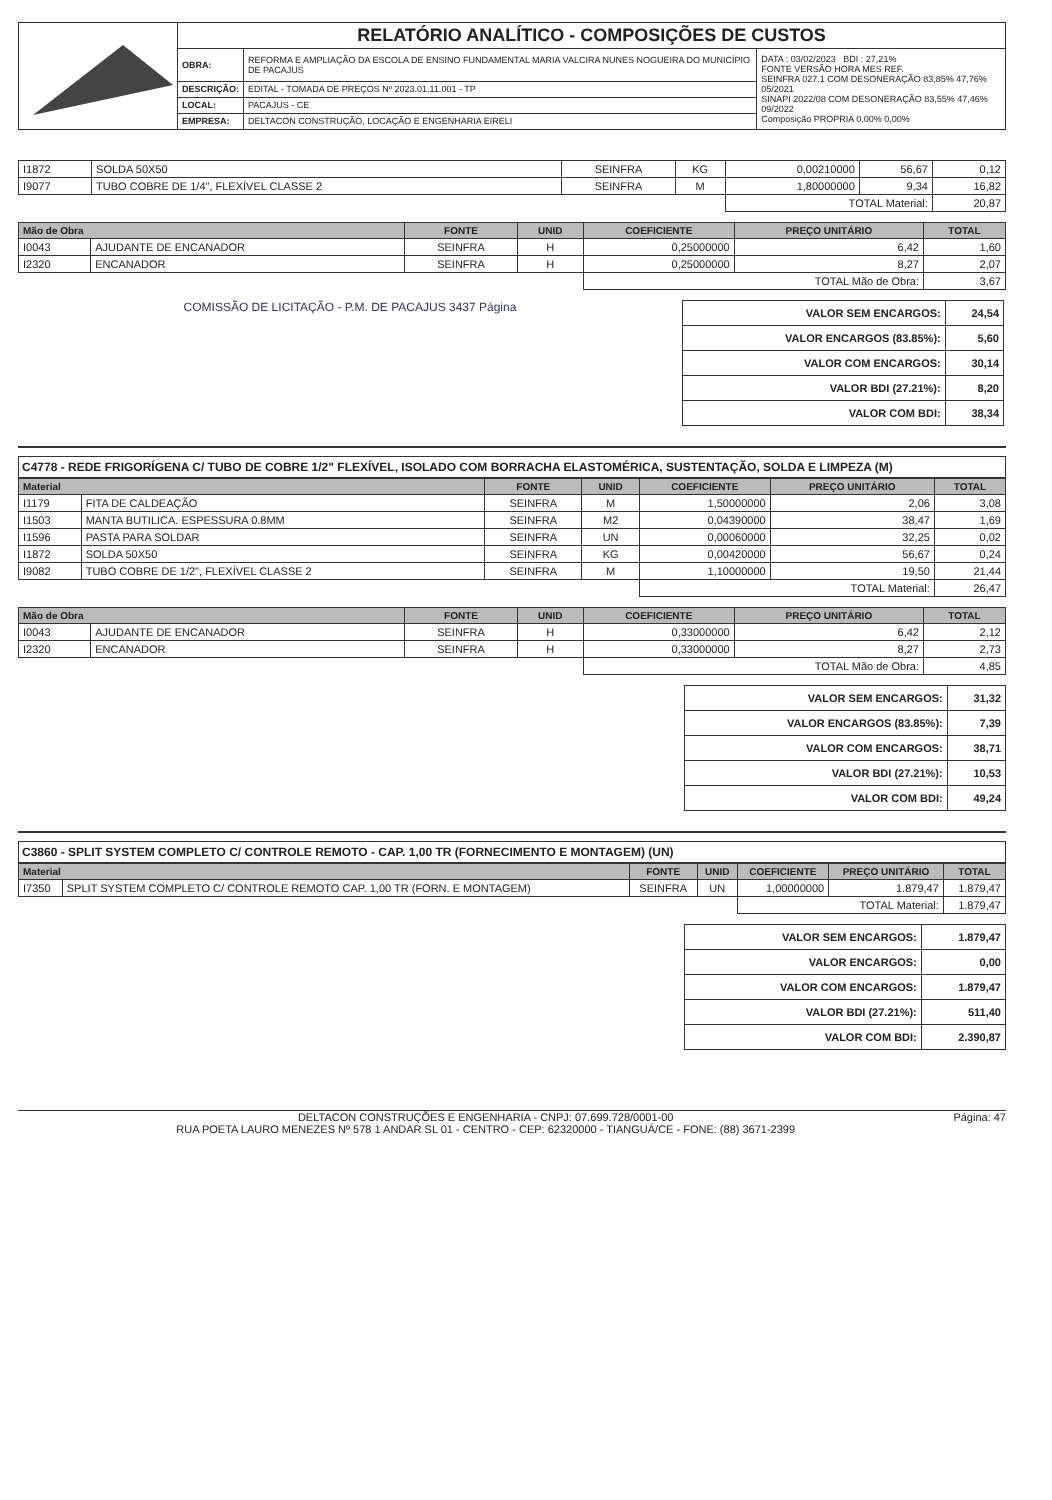| | RELATÓRIO ANALÍTICO - COMPOSIÇÕES DE CUSTOS | | |
| | OBRA: | REFORMA E AMPLIAÇÃO DA ESCOLA DE ENSINO FUNDAMENTAL MARIA VALCIRA NUNES NOGUEIRA DO MUNICÍPIO DE PACAJUS | DATA : 03/02/2023 BDI : 27,21% FONTE VERSÃO HORA MES REF. SEINFRA 027.1 COM DESONERAÇÃO 83,85% 47,76% 05/2021 SINAPI 2022/08 COM DESONERAÇÃO 83,55% 47,46% 09/2022 Composição PROPRIA 0,00% 0,00% |
| | DESCRIÇÃO: | EDITAL - TOMADA DE PREÇOS Nº 2023.01.11.001 - TP | |
| | LOCAL: | PACAJUS - CE | |
| | EMPRESA: | DELTACON CONSTRUÇÃO, LOCAÇÃO E ENGENHARIA EIRELI | |
| I1872 | SOLDA 50X50 | SEINFRA | KG | 0,00210000 | 56,67 | 0,12 |
| I9077 | TUBO COBRE DE 1/4", FLEXÍVEL CLASSE 2 | SEINFRA | M | 1,80000000 | 9,34 | 16,82 |
| | | | | TOTAL Material: | | 20,87 |
| Mão de Obra | | FONTE | UNID | COEFICIENTE | PREÇO UNITÁRIO | TOTAL |
| --- | --- | --- | --- | --- | --- | --- |
| I0043 | AJUDANTE DE ENCANADOR | SEINFRA | H | 0,25000000 | 6,42 | 1,60 |
| I2320 | ENCANADOR | SEINFRA | H | 0,25000000 | 8,27 | 2,07 |
| | | | | TOTAL Mão de Obra: | | 3,67 |
COMISSÃO DE LICITAÇÃO - P.M. DE PACAJUS 3437 Página
| VALOR SEM ENCARGOS: | 24,54 |
| VALOR ENCARGOS (83.85%): | 5,60 |
| VALOR COM ENCARGOS: | 30,14 |
| VALOR BDI (27.21%): | 8,20 |
| VALOR COM BDI: | 38,34 |
C4778 - REDE FRIGORÍGENA C/ TUBO DE COBRE 1/2" FLEXÍVEL, ISOLADO COM BORRACHA ELASTOMÉRICA, SUSTENTAÇÃO, SOLDA E LIMPEZA (M)
| Material | | FONTE | UNID | COEFICIENTE | PREÇO UNITÁRIO | TOTAL |
| --- | --- | --- | --- | --- | --- | --- |
| I1179 | FITA DE CALDEAÇÃO | SEINFRA | M | 1,50000000 | 2,06 | 3,08 |
| I1503 | MANTA BUTILICA. ESPESSURA 0.8MM | SEINFRA | M2 | 0,04390000 | 38,47 | 1,69 |
| I1596 | PASTA PARA SOLDAR | SEINFRA | UN | 0,00060000 | 32,25 | 0,02 |
| I1872 | SOLDA 50X50 | SEINFRA | KG | 0,00420000 | 56,67 | 0,24 |
| I9082 | TUBO COBRE DE 1/2", FLEXÍVEL CLASSE 2 | SEINFRA | M | 1,10000000 | 19,50 | 21,44 |
| | | | | TOTAL Material: | | 26,47 |
| Mão de Obra | | FONTE | UNID | COEFICIENTE | PREÇO UNITÁRIO | TOTAL |
| --- | --- | --- | --- | --- | --- | --- |
| I0043 | AJUDANTE DE ENCANADOR | SEINFRA | H | 0,33000000 | 6,42 | 2,12 |
| I2320 | ENCANADOR | SEINFRA | H | 0,33000000 | 8,27 | 2,73 |
| | | | | TOTAL Mão de Obra: | | 4,85 |
| VALOR SEM ENCARGOS: | 31,32 |
| VALOR ENCARGOS (83.85%): | 7,39 |
| VALOR COM ENCARGOS: | 38,71 |
| VALOR BDI (27.21%): | 10,53 |
| VALOR COM BDI: | 49,24 |
C3860 - SPLIT SYSTEM COMPLETO C/ CONTROLE REMOTO - CAP. 1,00 TR (FORNECIMENTO E MONTAGEM) (UN)
| Material | | FONTE | UNID | COEFICIENTE | PREÇO UNITÁRIO | TOTAL |
| --- | --- | --- | --- | --- | --- | --- |
| I7350 | SPLIT SYSTEM COMPLETO C/ CONTROLE REMOTO CAP. 1,00 TR (FORN. E MONTAGEM) | SEINFRA | UN | 1,00000000 | 1.879,47 | 1.879,47 |
| | | | | TOTAL Material: | | 1.879,47 |
| VALOR SEM ENCARGOS: | 1.879,47 |
| VALOR ENCARGOS: | 0,00 |
| VALOR COM ENCARGOS: | 1.879,47 |
| VALOR BDI (27.21%): | 511,40 |
| VALOR COM BDI: | 2.390,87 |
DELTACON CONSTRUÇÕES E ENGENHARIA - CNPJ: 07.699.728/0001-00
RUA POETA LAURO MENEZES Nº 578 1 ANDAR SL 01 - CENTRO - CEP: 62320000 - TIANGUÁ/CE - FONE: (88) 3671-2399
Página: 47